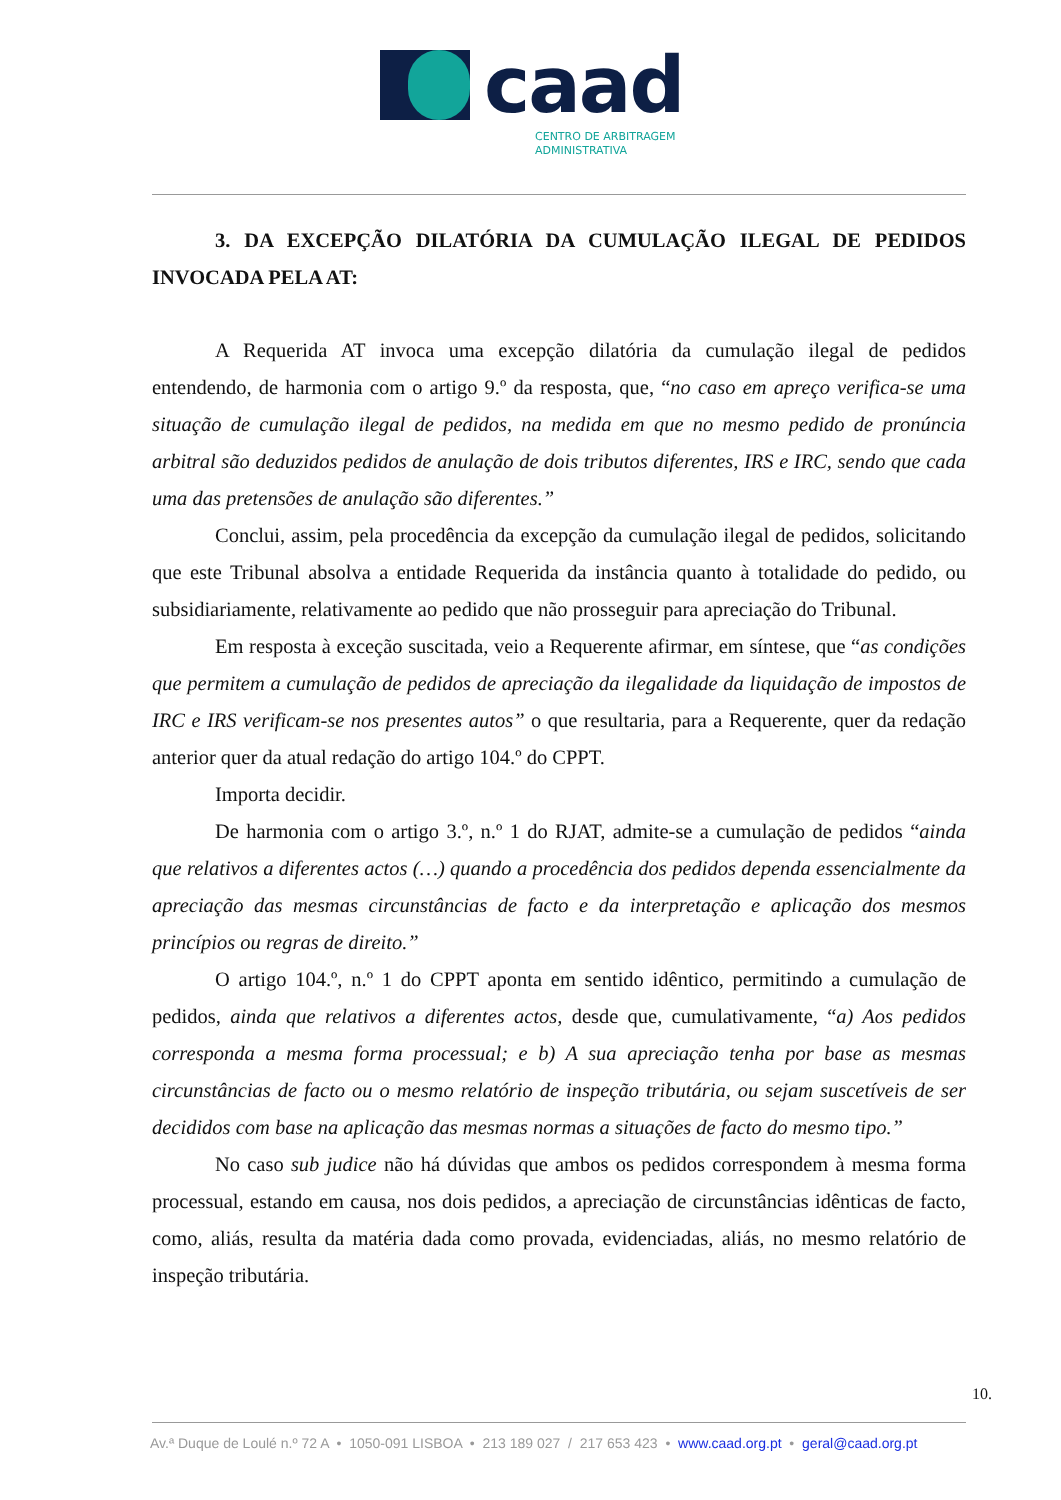caad
CENTRO DE ARBITRAGEM
ADMINISTRATIVA
3. DA EXCEPÇÃO DILATÓRIA DA CUMULAÇÃO ILEGAL DE PEDIDOS INVOCADA PELA AT:
A Requerida AT invoca uma excepção dilatória da cumulação ilegal de pedidos entendendo, de harmonia com o artigo 9.º da resposta, que, “no caso em apreço verifica-se uma situação de cumulação ilegal de pedidos, na medida em que no mesmo pedido de pronúncia arbitral são deduzidos pedidos de anulação de dois tributos diferentes, IRS e IRC, sendo que cada uma das pretensões de anulação são diferentes.”
Conclui, assim, pela procedência da excepção da cumulação ilegal de pedidos, solicitando que este Tribunal absolva a entidade Requerida da instância quanto à totalidade do pedido, ou subsidiariamente, relativamente ao pedido que não prosseguir para apreciação do Tribunal.
Em resposta à exceção suscitada, veio a Requerente afirmar, em síntese, que “as condições que permitem a cumulação de pedidos de apreciação da ilegalidade da liquidação de impostos de IRC e IRS verificam-se nos presentes autos” o que resultaria, para a Requerente, quer da redação anterior quer da atual redação do artigo 104.º do CPPT.
Importa decidir.
De harmonia com o artigo 3.º, n.º 1 do RJAT, admite-se a cumulação de pedidos “ainda que relativos a diferentes actos (…) quando a procedência dos pedidos dependa essencialmente da apreciação das mesmas circunstâncias de facto e da interpretação e aplicação dos mesmos princípios ou regras de direito.”
O artigo 104.º, n.º 1 do CPPT aponta em sentido idêntico, permitindo a cumulação de pedidos, ainda que relativos a diferentes actos, desde que, cumulativamente, “a) Aos pedidos corresponda a mesma forma processual; e b) A sua apreciação tenha por base as mesmas circunstâncias de facto ou o mesmo relatório de inspeção tributária, ou sejam suscetíveis de ser decididos com base na aplicação das mesmas normas a situações de facto do mesmo tipo.”
No caso sub judice não há dúvidas que ambos os pedidos correspondem à mesma forma processual, estando em causa, nos dois pedidos, a apreciação de circunstâncias idênticas de facto, como, aliás, resulta da matéria dada como provada, evidenciadas, aliás, no mesmo relatório de inspeção tributária.
10.
Av.ª Duque de Loulé n.º 72 A • 1050-091 LISBOA • 213 189 027 / 217 653 423 • www.caad.org.pt • geral@caad.org.pt